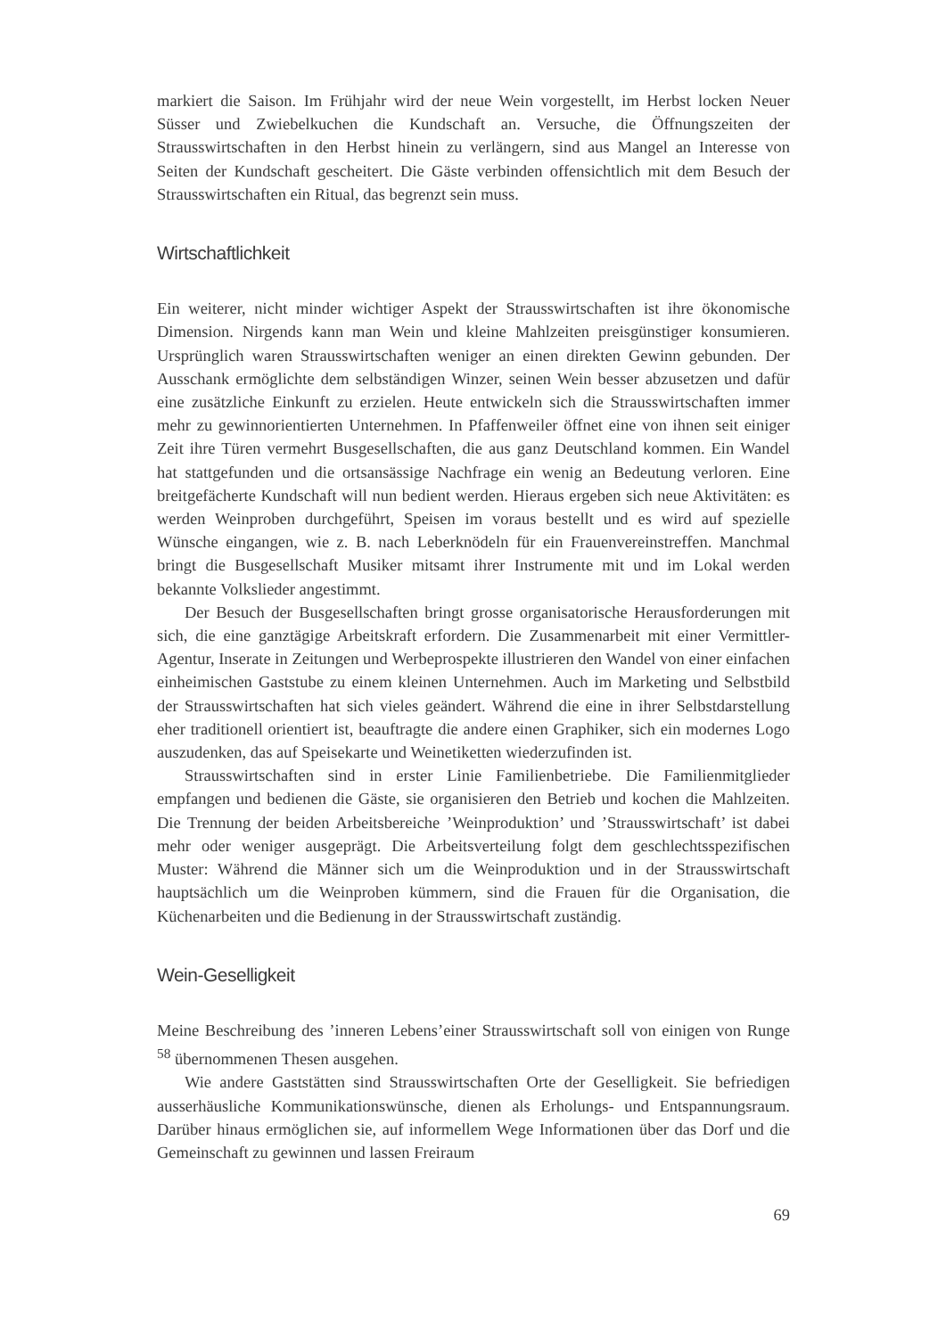markiert die Saison. Im Frühjahr wird der neue Wein vorgestellt, im Herbst locken Neuer Süsser und Zwiebelkuchen die Kundschaft an. Versuche, die Öffnungszeiten der Strausswirtschaften in den Herbst hinein zu verlängern, sind aus Mangel an Interesse von Seiten der Kundschaft gescheitert. Die Gäste verbinden offensichtlich mit dem Besuch der Strausswirtschaften ein Ritual, das begrenzt sein muss.
Wirtschaftlichkeit
Ein weiterer, nicht minder wichtiger Aspekt der Strausswirtschaften ist ihre ökonomische Dimension. Nirgends kann man Wein und kleine Mahlzeiten preisgünstiger konsumieren. Ursprünglich waren Strausswirtschaften weniger an einen direkten Gewinn gebunden. Der Ausschank ermöglichte dem selbständigen Winzer, seinen Wein besser abzusetzen und dafür eine zusätzliche Einkunft zu erzielen. Heute entwickeln sich die Strausswirtschaften immer mehr zu gewinnorientierten Unternehmen. In Pfaffenweiler öffnet eine von ihnen seit einiger Zeit ihre Türen vermehrt Busgesellschaften, die aus ganz Deutschland kommen. Ein Wandel hat stattgefunden und die ortsansässige Nachfrage ein wenig an Bedeutung verloren. Eine breitgefächerte Kundschaft will nun bedient werden. Hieraus ergeben sich neue Aktivitäten: es werden Weinproben durchgeführt, Speisen im voraus bestellt und es wird auf spezielle Wünsche eingangen, wie z. B. nach Leberknödeln für ein Frauenvereinstreffen. Manchmal bringt die Busgesellschaft Musiker mitsamt ihrer Instrumente mit und im Lokal werden bekannte Volkslieder angestimmt.
Der Besuch der Busgesellschaften bringt grosse organisatorische Herausforderungen mit sich, die eine ganztägige Arbeitskraft erfordern. Die Zusammenarbeit mit einer Vermittler-Agentur, Inserate in Zeitungen und Werbeprospekte illustrieren den Wandel von einer einfachen einheimischen Gaststube zu einem kleinen Unternehmen. Auch im Marketing und Selbstbild der Strausswirtschaften hat sich vieles geändert. Während die eine in ihrer Selbstdarstellung eher traditionell orientiert ist, beauftragte die andere einen Graphiker, sich ein modernes Logo auszudenken, das auf Speisekarte und Weinetiketten wiederzufinden ist.
Strausswirtschaften sind in erster Linie Familienbetriebe. Die Familienmitglieder empfangen und bedienen die Gäste, sie organisieren den Betrieb und kochen die Mahlzeiten. Die Trennung der beiden Arbeitsbereiche ’Weinproduktion’ und ’Strausswirtschaft’ ist dabei mehr oder weniger ausgeprägt. Die Arbeitsverteilung folgt dem geschlechtsspezifischen Muster: Während die Männer sich um die Weinproduktion und in der Strausswirtschaft hauptsächlich um die Weinproben kümmern, sind die Frauen für die Organisation, die Küchenarbeiten und die Bedienung in der Strausswirtschaft zuständig.
Wein-Geselligkeit
Meine Beschreibung des ’inneren Lebens’einer Strausswirtschaft soll von einigen von Runge <sup>58</sup> übernommenen Thesen ausgehen.
Wie andere Gaststätten sind Strausswirtschaften Orte der Geselligkeit. Sie befriedigen ausserhäusliche Kommunikationswünsche, dienen als Erholungs- und Entspannungsraum. Darüber hinaus ermöglichen sie, auf informellem Wege Informationen über das Dorf und die Gemeinschaft zu gewinnen und lassen Freiraum
69